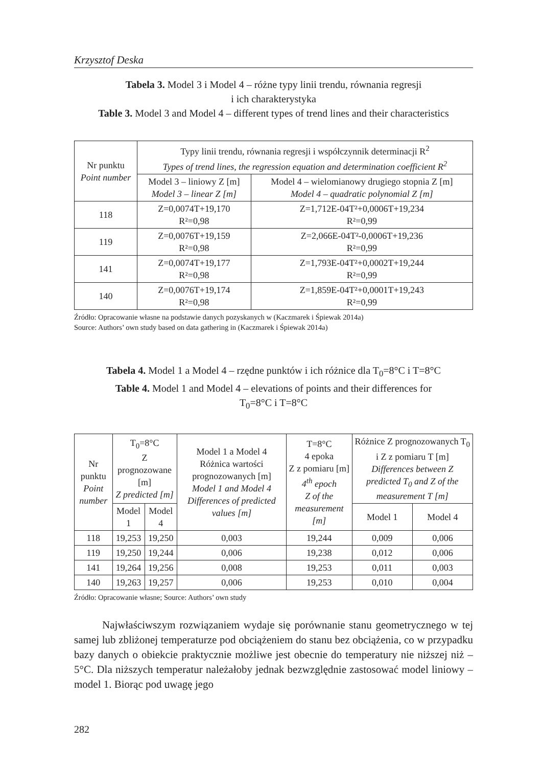Krzysztof Deska
Tabela 3. Model 3 i Model 4 – różne typy linii trendu, równania regresji
i ich charakterystyka
Table 3. Model 3 and Model 4 – different types of trend lines and their characteristics
| Nr punktu Point number | Typy linii trendu, równania regresji i współczynnik determinacji R<sup>2</sup> Types of trend lines, the regression equation and determination coefficient R<sup>2</sup> | |
| --- | --- | --- |
| | Model 3 – liniowy Z [m] Model 3 – linear Z [m] | Model 4 – wielomianowy drugiego stopnia Z [m] Model 4 – quadratic polynomial Z [m] |
| 118 | Z=0,0074T+19,170 R²=0,98 | Z=1,712E-04T²+0,0006T+19,234 R²=0,99 |
| 119 | Z=0,0076T+19,159 R²=0,98 | Z=2,066E-04T²-0,0006T+19,236 R²=0,99 |
| 141 | Z=0,0074T+19,177 R²=0,98 | Z=1,793E-04T²+0,0002T+19,244 R²=0,99 |
| 140 | Z=0,0076T+19,174 R²=0,98 | Z=1,859E-04T²+0,0001T+19,243 R²=0,99 |
Źródło: Opracowanie własne na podstawie danych pozyskanych w (Kaczmarek i Śpiewak 2014a)
Source: Authors’ own study based on data gathering in (Kaczmarek i Śpiewak 2014a)
Tabela 4. Model 1 a Model 4 – rzędne punktów i ich różnice dla T<sub>0</sub>=8°C i T=8°C
Table 4. Model 1 and Model 4 – elevations of points and their differences for
T<sub>0</sub>=8°C i T=8°C
| Nr punktu Point number | T<sub>0</sub>=8°C Z prognozowane [m] Z predicted [m] | | Model 1 a Model 4 Różnica wartości prognozowanych [m] Model 1 and Model 4 Differences of predicted values [m] | T=8°C 4 epoka Z z pomiaru [m] 4<sup>th</sup> epoch Z of the measurement [m] | Różnice Z prognozowanych T<sub>0</sub> i Z z pomiaru T [m] Differences between Z predicted T<sub>0</sub> and Z of the measurement T [m] | |
| --- | --- | --- | --- | --- | --- | --- |
| | Model 1 | Model 4 | | | Model 1 | Model 4 |
| 118 | 19,253 | 19,250 | 0,003 | 19,244 | 0,009 | 0,006 |
| 119 | 19,250 | 19,244 | 0,006 | 19,238 | 0,012 | 0,006 |
| 141 | 19,264 | 19,256 | 0,008 | 19,253 | 0,011 | 0,003 |
| 140 | 19,263 | 19,257 | 0,006 | 19,253 | 0,010 | 0,004 |
Źródło: Opracowanie własne; Source: Authors’ own study
Najwłaściwszym rozwiązaniem wydaje się porównanie stanu geometrycznego w tej samej lub zbliżonej temperaturze pod obciążeniem do stanu bez obciążenia, co w przypadku bazy danych o obiekcie praktycznie możliwe jest obecnie do temperatury nie niższej niż – 5°C. Dla niższych temperatur należałoby jednak bezwzględnie zastosować model liniowy – model 1. Biorąc pod uwagę jego
282